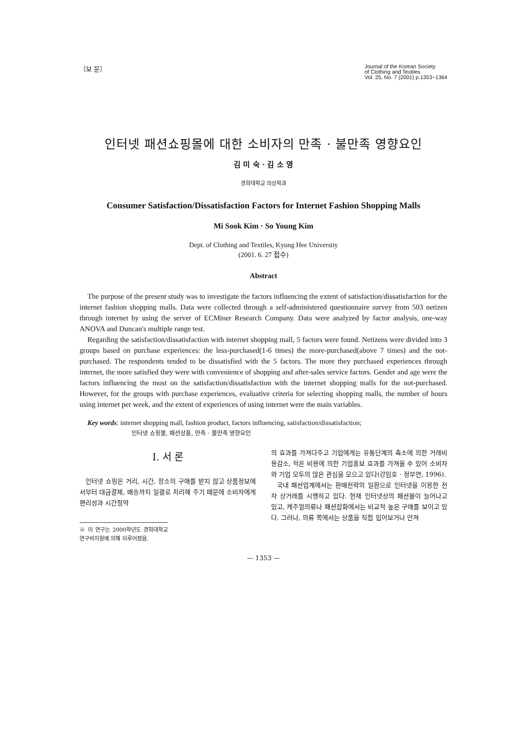〔보 문〕
Journal of the Korean Society
of Clothing and Textiles
Vol. 25, No. 7 (2001) p.1353~1364
인터넷 패션쇼핑몰에 대한 소비자의 만족 · 불만족 영향요인
김 미 숙 · 김 소 영
경희대학교 의상학과
Consumer Satisfaction/Dissatisfaction Factors for Internet Fashion Shopping Malls
Mi Sook Kim · So Young Kim
Dept. of Clothing and Textiles, Kyung Hee University
(2001. 6. 27 접수)
Abstract
The purpose of the present study was to investigate the factors influencing the extent of satisfaction/dissatisfaction for the internet fashion shopping malls. Data were collected through a self-administered questionnaire survey from 503 netizen through internet by using the server of ECMiner Research Company. Data were analyzed by factor analysis, one-way ANOVA and Duncan's multiple range test.
Regarding the satisfaction/dissatisfaction with internet shopping mall, 5 factors were found. Netizens were divided into 3 groups based on purchase experiences: the less-purchased(1-6 times) the more-purchased(above 7 times) and the not-purchased. The respondents tended to be dissatisfied with the 5 factors. The more they purchased experiences through internet, the more satisfied they were with convenience of shopping and after-sales service factors. Gender and age were the factors influencing the most on the satisfaction/dissatisfaction with the internet shopping malls for the not-purchased. However, for the groups with purchase experiences, evaluative criteria for selecting shopping malls, the number of hours using internet per week, and the extent of experiences of using internet were the main variables.
Key words: internet shopping mall, fashion product, factors influencing, satisfaction/dissatisfaction;
인터넷 쇼핑몰, 패션상품, 만족 · 불만족 영향요인
I. 서 론
인터넷 쇼핑은 거리, 시간, 장소의 구애를 받지 않고 상품정보에서부터 대금결제, 배송까지 일괄로 처리해 주기 때문에 소비자에게 편리성과 시간절약
※ 이 연구는 2000학년도 경희대학교 연구비지원에 의해 이루어졌음.
의 효과를 가져다주고 기업에게는 유통단계의 축소에 의한 거래비용감소, 적은 비용에 의한 기업홍보 효과를 가져올 수 있어 소비자와 기업 모두의 많은 관심을 모으고 있다(강임호 · 정부연, 1996).
국내 패션업계에서는 판매전략의 일환으로 인터넷을 이용한 전자 상거래를 시행하고 있다. 현재 인터넷상의 패션몰이 늘어나고 있고, 캐주얼의류나 패션잡화에서는 비교적 높은 구매를 보이고 있다. 그러나, 의류 쪽에서는 상품을 직접 입어보거나 만져
— 1353 —